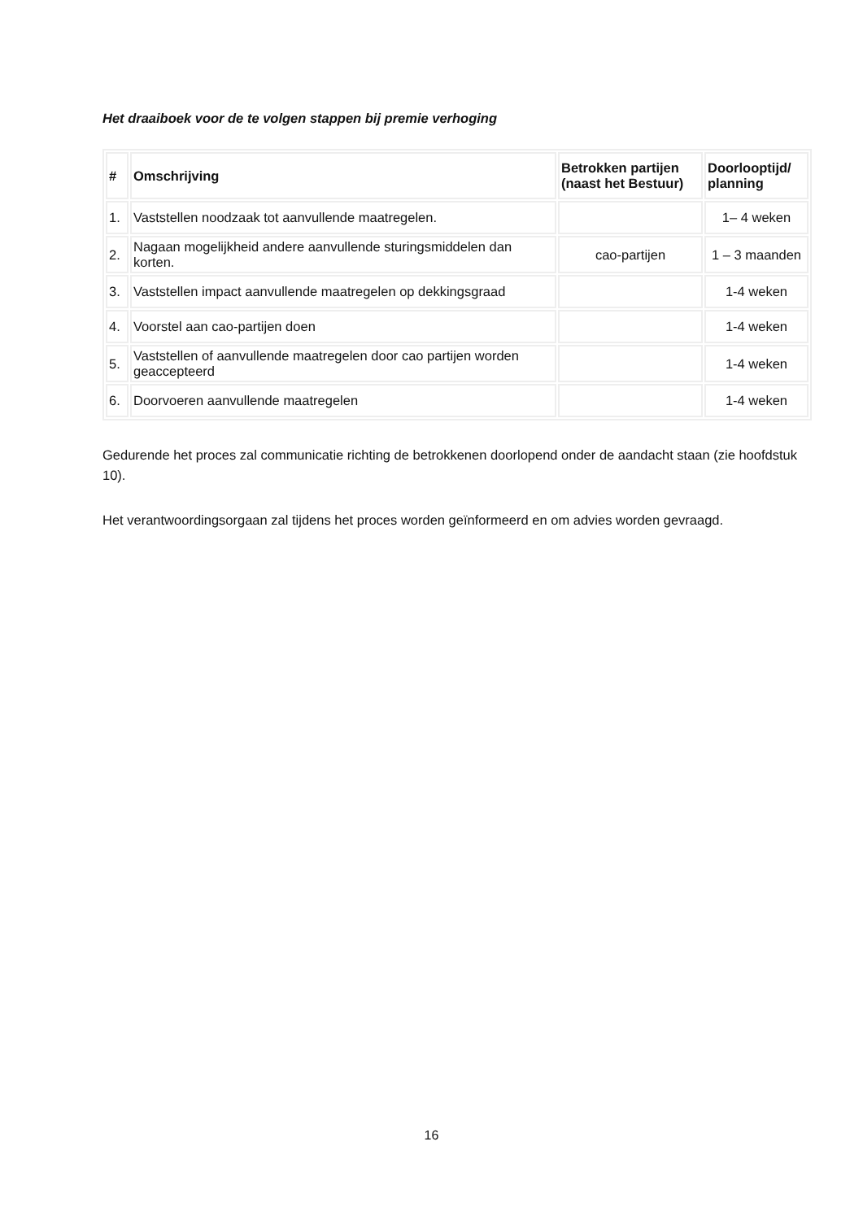Het draaiboek voor de te volgen stappen bij premie verhoging
| # | Omschrijving | Betrokken partijen (naast het Bestuur) | Doorlooptijd/ planning |
| --- | --- | --- | --- |
| 1. | Vaststellen noodzaak tot aanvullende maatregelen. | | 1– 4 weken |
| 2. | Nagaan mogelijkheid andere aanvullende sturingsmiddelen dan korten. | cao-partijen | 1 – 3 maanden |
| 3. | Vaststellen impact aanvullende maatregelen op dekkingsgraad | | 1-4 weken |
| 4. | Voorstel aan cao-partijen doen | | 1-4 weken |
| 5. | Vaststellen of aanvullende maatregelen door cao partijen worden geaccepteerd | | 1-4 weken |
| 6. | Doorvoeren aanvullende maatregelen | | 1-4 weken |
Gedurende het proces zal communicatie richting de betrokkenen doorlopend onder de aandacht staan (zie hoofdstuk 10).
Het verantwoordingsorgaan zal tijdens het proces worden geïnformeerd en om advies worden gevraagd.
16